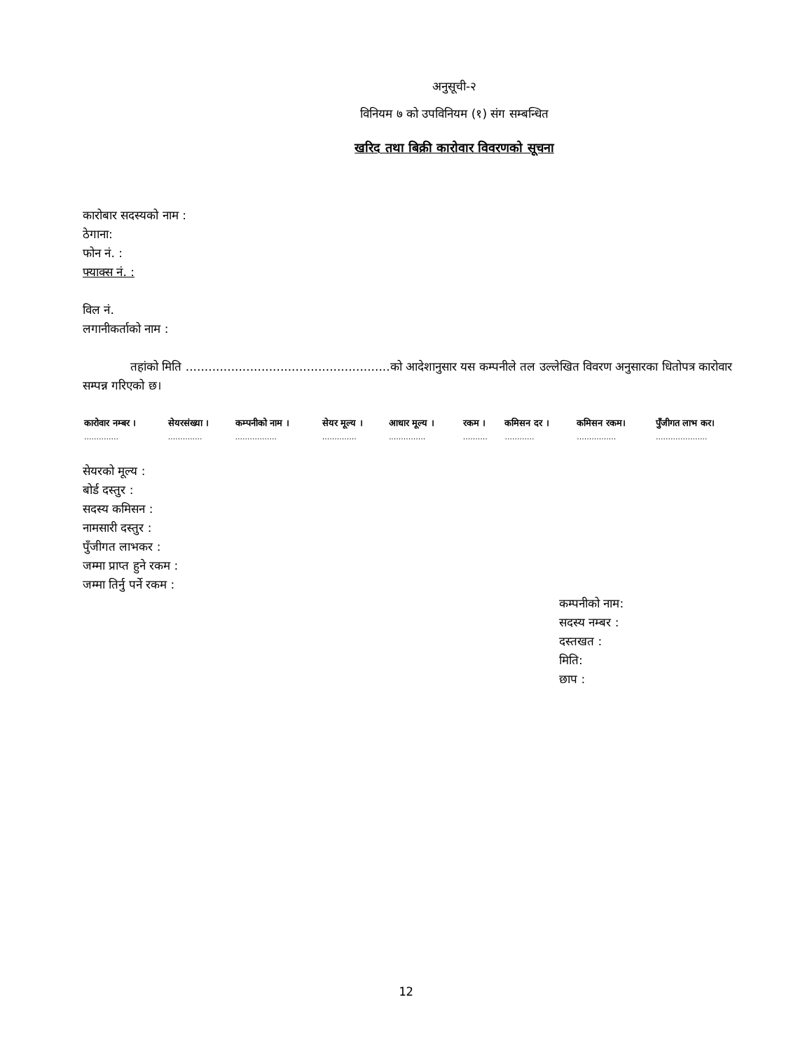अनुसूची-२
विनियम ७ को उपविनियम (१) संग सम्बन्धित
खरिद तथा बिक्री कारोवार विवरणको सूचना
कारोबार सदस्यको नाम :
ठेगाना:
फोन नं. :
फ्याक्स नं. :
विल नं.
लगानीकर्ताको नाम :
तहांको मिति ......................................................को आदेशानुसार यस कम्पनीले तल उल्लेखित विवरण अनुसारका धितोपत्र कारोवार सम्पन्न गरिएको छ।
| कारोवार नम्बर । | सेयरसंख्या । | कम्पनीको नाम । | सेयर मूल्य । | आधार मूल्य । | रकम । | कमिसन दर । | कमिसन रकम। | पुँजीगत लाभ कर। |
| --- | --- | --- | --- | --- | --- | --- | --- | --- |
| .............. | .............. | ................. | .............. | ............... | .......... | ............ | ................ | ..................... |
सेयरको मूल्य :
बोर्ड दस्तुर :
सदस्य कमिसन :
नामसारी दस्तुर :
पुँजीगत लाभकर :
जम्मा प्राप्त हुने रकम :
जम्मा तिर्नु पर्ने रकम :
कम्पनीको नाम:
सदस्य नम्बर :
दस्तखत :
मिति:
छाप :
12